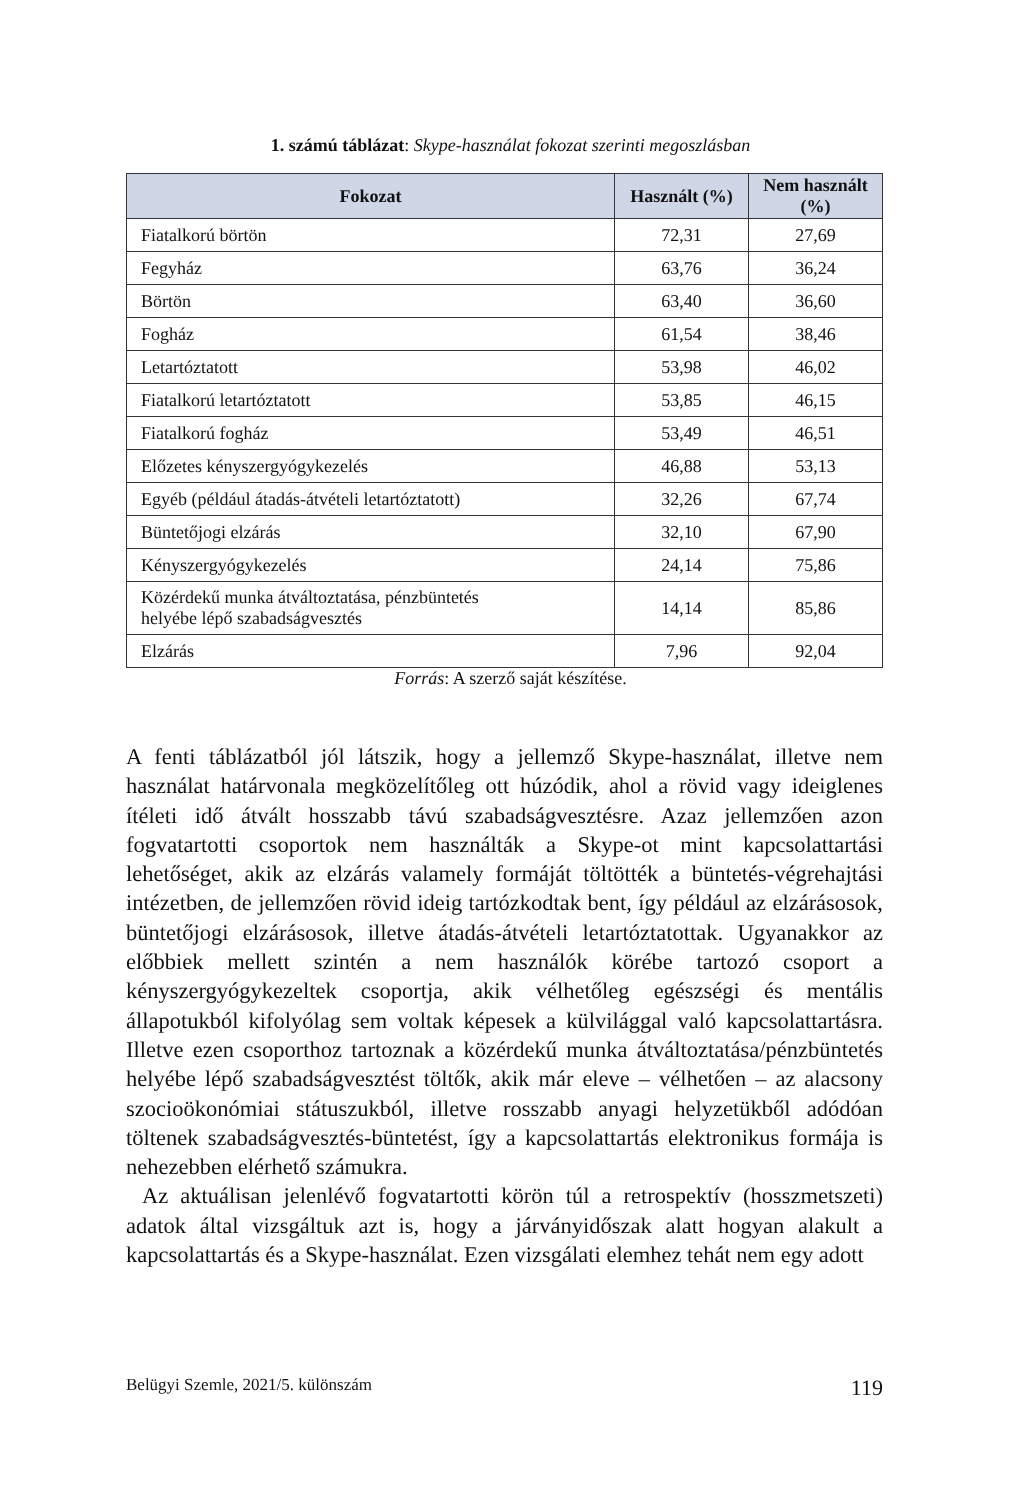1. számú táblázat: Skype-használat fokozat szerinti megoszlásban
| Fokozat | Használt (%) | Nem használt (%) |
| --- | --- | --- |
| Fiatalkorú börtön | 72,31 | 27,69 |
| Fegyház | 63,76 | 36,24 |
| Börtön | 63,40 | 36,60 |
| Fogház | 61,54 | 38,46 |
| Letartóztatott | 53,98 | 46,02 |
| Fiatalkorú letartóztatott | 53,85 | 46,15 |
| Fiatalkorú fogház | 53,49 | 46,51 |
| Előzetes kényszergyógykezelés | 46,88 | 53,13 |
| Egyéb (például átadás-átvételi letartóztatott) | 32,26 | 67,74 |
| Büntetőjogi elzárás | 32,10 | 67,90 |
| Kényszergyógykezelés | 24,14 | 75,86 |
| Közérdekű munka átváltoztatása, pénzbüntetés helyébe lépő szabadságvesztés | 14,14 | 85,86 |
| Elzárás | 7,96 | 92,04 |
Forrás: A szerző saját készítése.
A fenti táblázatból jól látszik, hogy a jellemző Skype-használat, illetve nem használat határvonala megközelítőleg ott húzódik, ahol a rövid vagy ideiglenes ítéleti idő átvált hosszabb távú szabadságvesztésre. Azaz jellemzően azon fogvatartotti csoportok nem használták a Skype-ot mint kapcsolattartási lehetőséget, akik az elzárás valamely formáját töltötték a büntetés-végrehajtási intézetben, de jellemzően rövid ideig tartózkodtak bent, így például az elzárásosok, büntetőjogi elzárásosok, illetve átadás-átvételi letartóztatottak. Ugyanakkor az előbbiek mellett szintén a nem használók körébe tartozó csoport a kényszergyógykezeltek csoportja, akik vélhetőleg egészségi és mentális állapotukból kifolyólag sem voltak képesek a külvilággal való kapcsolattartásra. Illetve ezen csoporthoz tartoznak a közérdekű munka átváltoztatása/pénzbüntetés helyébe lépő szabadságvesztést töltők, akik már eleve – vélhetően – az alacsony szocioökonómiai státuszukból, illetve rosszabb anyagi helyzetükből adódóan töltenek szabadságvesztés-büntetést, így a kapcsolattartás elektronikus formája is nehezebben elérhető számukra.
Az aktuálisan jelenlévő fogvatartotti körön túl a retrospektív (hosszmetszeti) adatok által vizsgáltuk azt is, hogy a járványidőszak alatt hogyan alakult a kapcsolattartás és a Skype-használat. Ezen vizsgálati elemhez tehát nem egy adott
Belügyi Szemle, 2021/5. különszám 119